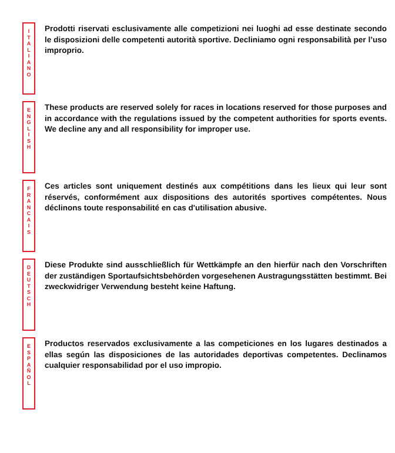I
T
A
L
I
A
N
O
Prodotti riservati esclusivamente alle competizioni nei luoghi ad esse destinate secondo le disposizioni delle competenti autorità sportive. Decliniamo ogni responsabilità per l’uso improprio.
E
N
G
L
I
S
H
These products are reserved solely for races in locations reserved for those purposes and in accordance with the regulations issued by the competent authorities for sports events. We decline any and all responsibility for improper use.
F
R
A
N
C
A
I
S
Ces articles sont uniquement destinés aux compétitions dans les lieux qui leur sont réservés, conformément aux dispositions des autorités sportives compétentes. Nous déclinons toute responsabilité en cas d'utilisation abusive.
D
E
U
T
S
C
H
Diese Produkte sind ausschließlich für Wettkämpfe an den hierfür nach den Vorschriften der zuständigen Sportaufsichtsbehörden vorgesehenen Austragungsstätten bestimmt. Bei zweckwidriger Verwendung besteht keine Haftung.
E
S
P
A
Ñ
O
L
Productos reservados exclusivamente a las competiciones en los lugares destinados a ellas según las disposiciones de las autoridades deportivas competentes. Declinamos cualquier responsabilidad por el uso impropio.